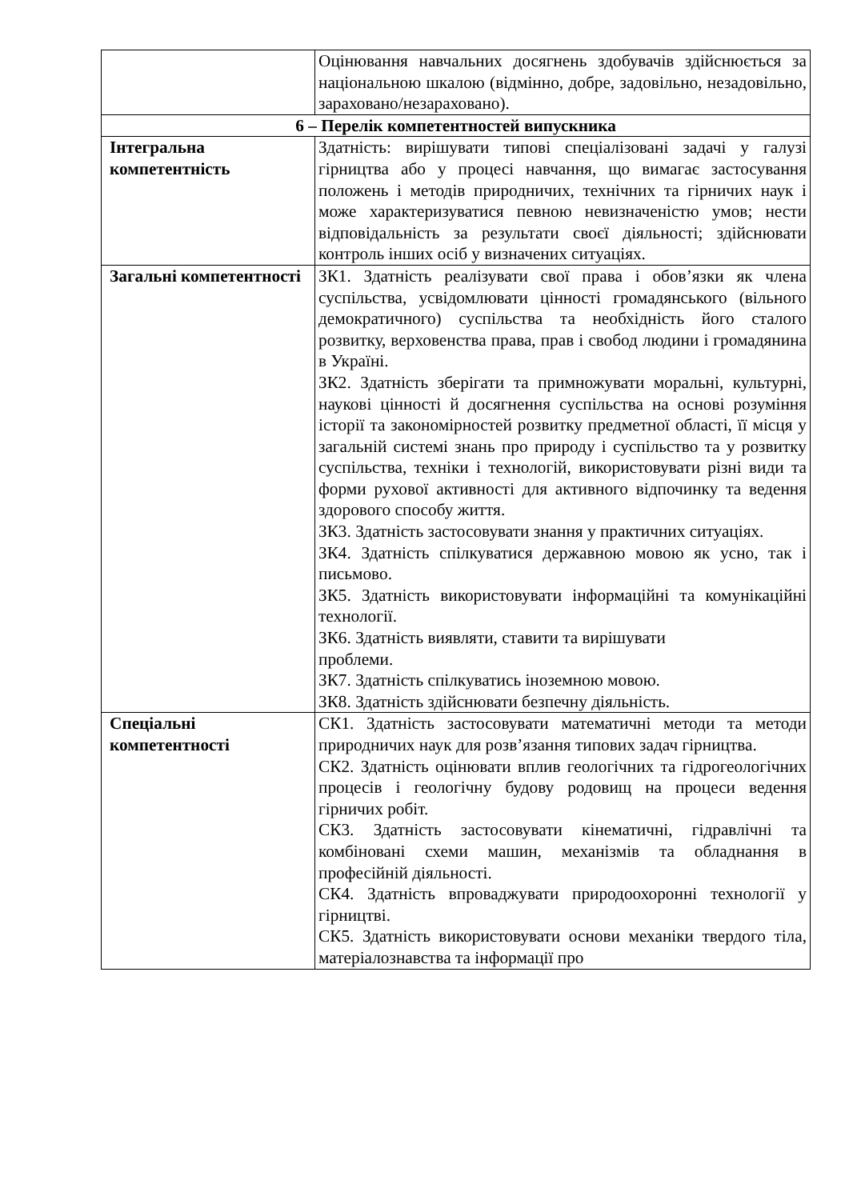| | Оцінювання навчальних досягнень здобувачів здійснюється за національною шкалою (відмінно, добре, задовільно, незадовільно, зараховано/незараховано). |
| 6 – Перелік компетентностей випускника | |
| Інтегральна компетентність | Здатність: вирішувати типові спеціалізовані задачі у галузі гірництва або у процесі навчання, що вимагає застосування положень і методів природничих, технічних та гірничих наук і може характеризуватися певною невизначеністю умов; нести відповідальність за результати своєї діяльності; здійснювати контроль інших осіб у визначених ситуаціях. |
| Загальні компетентності | ЗК1. Здатність реалізувати свої права і обов’язки як члена суспільства, усвідомлювати цінності громадянського (вільного демократичного) суспільства та необхідність його сталого розвитку, верховенства права, прав і свобод людини і громадянина в Україні. ЗК2. Здатність зберігати та примножувати моральні, культурні, наукові цінності й досягнення суспільства на основі розуміння історії та закономірностей розвитку предметної області, її місця у загальній системі знань про природу і суспільство та у розвитку суспільства, техніки і технологій, використовувати різні види та форми рухової активності для активного відпочинку та ведення здорового способу життя. ЗК3. Здатність застосовувати знання у практичних ситуаціях. ЗК4. Здатність спілкуватися державною мовою як усно, так і письмово. ЗК5. Здатність використовувати інформаційні та комунікаційні технології. ЗК6. Здатність виявляти, ставити та вирішувати проблеми. ЗК7. Здатність спілкуватись іноземною мовою. ЗК8. Здатність здійснювати безпечну діяльність. |
| Спеціальні компетентності | СК1. Здатність застосовувати математичні методи та методи природничих наук для розв’язання типових задач гірництва. СК2. Здатність оцінювати вплив геологічних та гідрогеологічних процесів і геологічну будову родовищ на процеси ведення гірничих робіт. СК3. Здатність застосовувати кінематичні, гідравлічні та комбіновані схеми машин, механізмів та обладнання в професійній діяльності. СК4. Здатність впроваджувати природоохоронні технології у гірництві. СК5. Здатність використовувати основи механіки твердого тіла, матеріалознавства та інформації про |